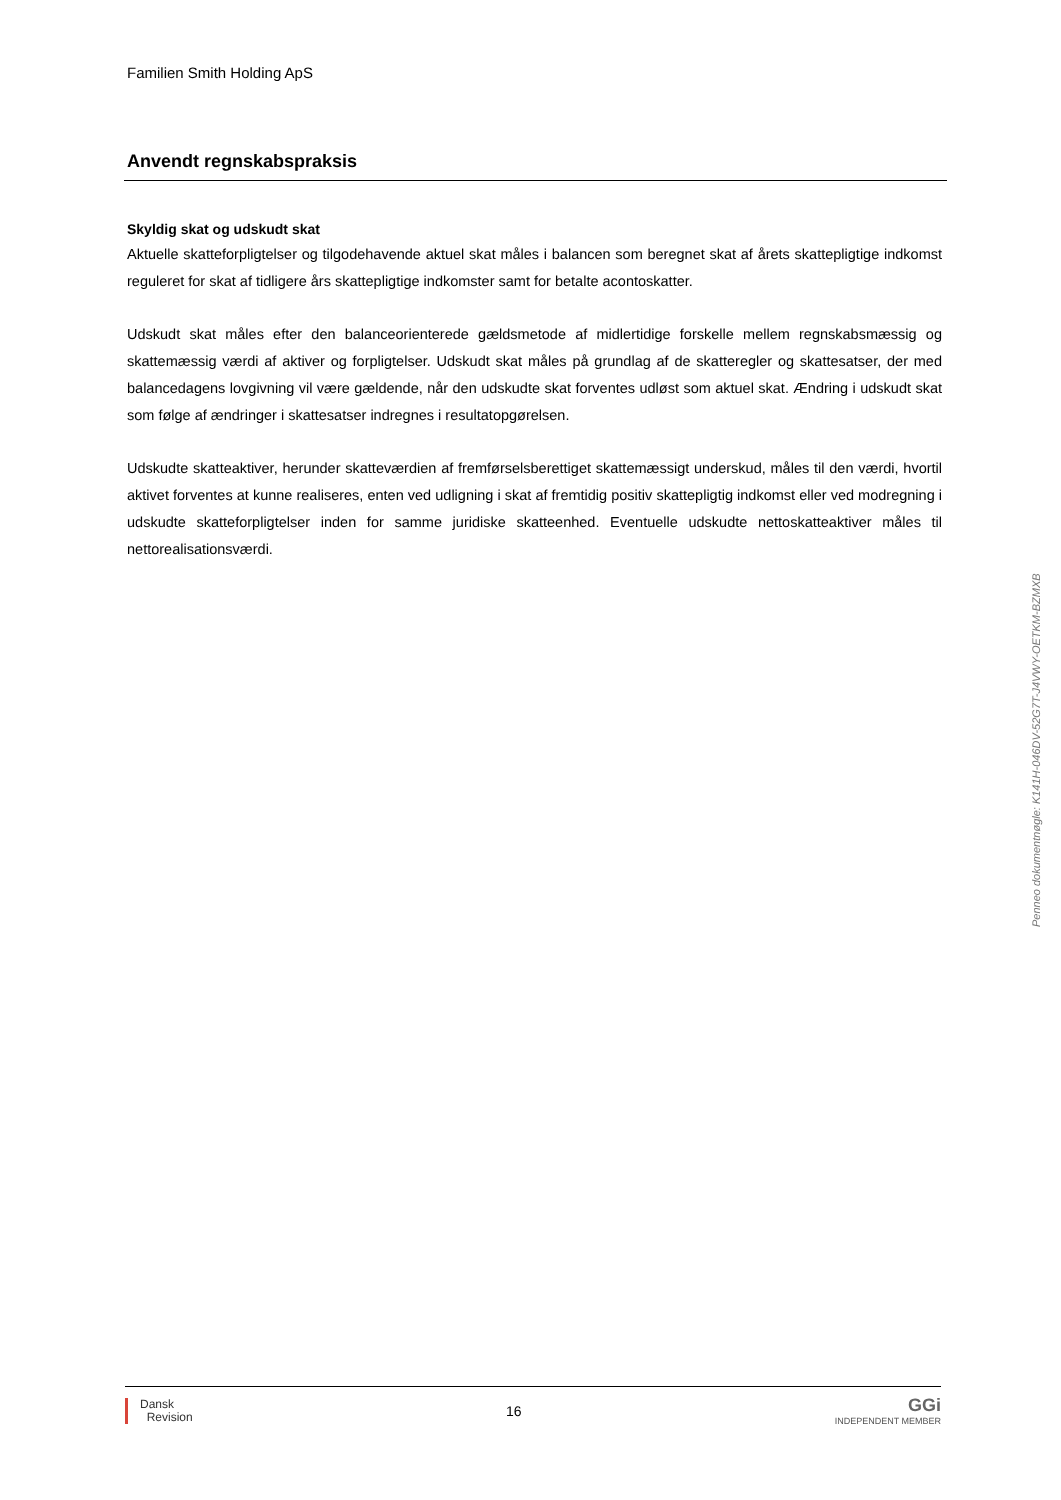Familien Smith Holding ApS
Anvendt regnskabspraksis
Skyldig skat og udskudt skat
Aktuelle skatteforpligtelser og tilgodehavende aktuel skat måles i balancen som beregnet skat af årets skattepligtige indkomst reguleret for skat af tidligere års skattepligtige indkomster samt for betalte acontoskatter.
Udskudt skat måles efter den balanceorienterede gældsmetode af midlertidige forskelle mellem regnskabsmæssig og skattemæssig værdi af aktiver og forpligtelser. Udskudt skat måles på grundlag af de skatteregler og skattesatser, der med balancedagens lovgivning vil være gældende, når den udskudte skat forventes udløst som aktuel skat. Ændring i udskudt skat som følge af ændringer i skattesatser indregnes i resultatopgørelsen.
Udskudte skatteaktiver, herunder skatteværdien af fremførselsberettiget skattemæssigt underskud, måles til den værdi, hvortil aktivet forventes at kunne realiseres, enten ved udligning i skat af fremtidig positiv skattepligtig indkomst eller ved modregning i udskudte skatteforpligtelser inden for samme juridiske skatteenhed. Eventuelle udskudte nettoskatteaktiver måles til nettorealisationsværdi.
Penneo dokumentnøgle: K141H-046DV-52G7T-J4VWY-OETKM-BZMXB
Dansk
Revision
16
GGi
INDEPENDENT MEMBER